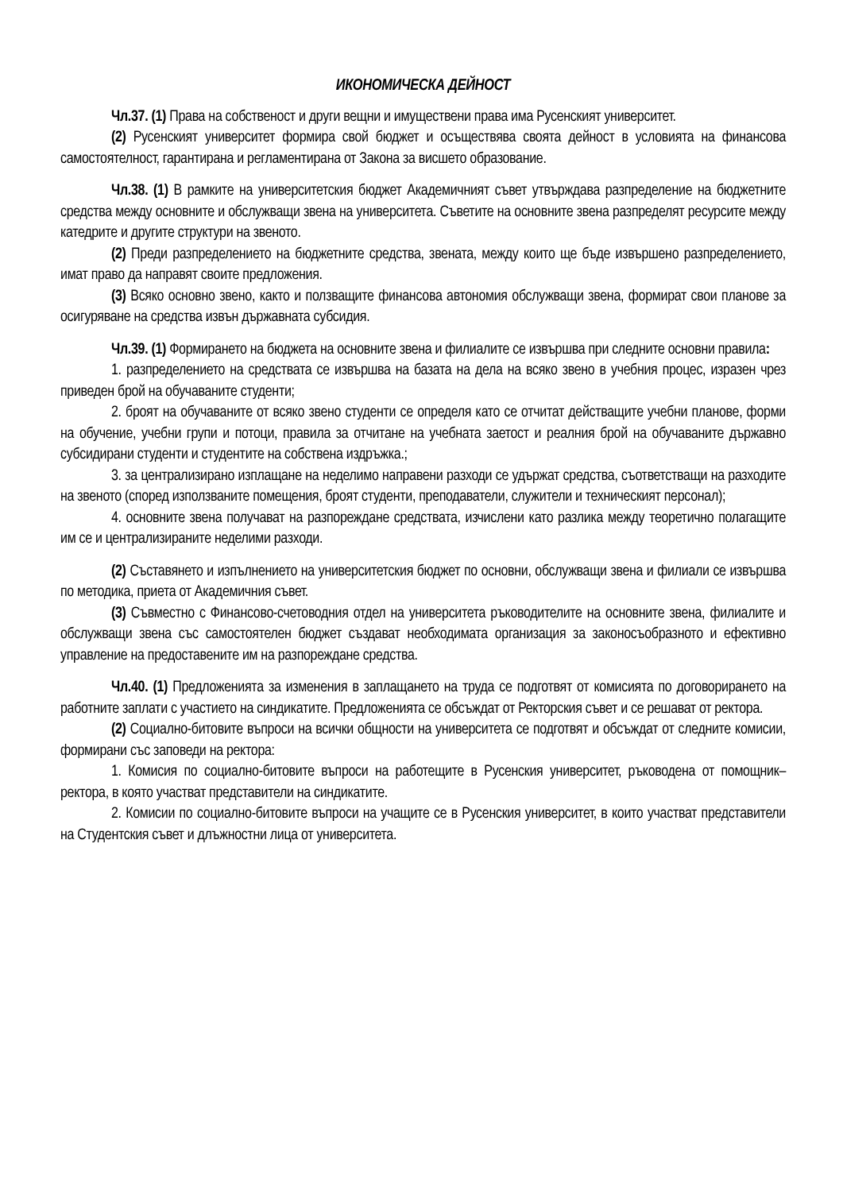ИКОНОМИЧЕСКА ДЕЙНОСТ
Чл.37. (1) Права на собственост и други вещни и имуществени права има Русенският университет.
(2) Русенският университет формира свой бюджет и осъществява своята дейност в условията на финансова самостоятелност, гарантирана и регламентирана от Закона за висшето образование.
Чл.38. (1) В рамките на университетския бюджет Академичният съвет утвърждава разпределение на бюджетните средства между основните и обслужващи звена на университета. Съветите на основните звена разпределят ресурсите между катедрите и другите структури на звеното.
(2) Преди разпределението на бюджетните средства, звената, между които ще бъде извършено разпределението, имат право да направят своите предложения.
(3) Всяко основно звено, както и ползващите финансова автономия обслужващи звена, формират свои планове за осигуряване на средства извън държавната субсидия.
Чл.39. (1) Формирането на бюджета на основните звена и филиалите се извършва при следните основни правила:
1. разпределението на средствата се извършва на базата на дела на всяко звено в учебния процес, изразен чрез приведен брой на обучаваните студенти;
2. броят на обучаваните от всяко звено студенти се определя като се отчитат действащите учебни планове, форми на обучение, учебни групи и потоци, правила за отчитане на учебната заетост и реалния брой на обучаваните държавно субсидирани студенти и студентите на собствена издръжка.;
3. за централизирано изплащане на неделимо направени разходи се удържат средства, съответстващи на разходите на звеното (според използваните помещения, броят студенти, преподаватели, служители и техническият персонал);
4. основните звена получават на разпореждане средствата, изчислени като разлика между теоретично полагащите им се и централизираните неделими разходи.
(2) Съставянето и изпълнението на университетския бюджет по основни, обслужващи звена и филиали се извършва по методика, приета от Академичния съвет.
(3) Съвместно с Финансово-счетоводния отдел на университета ръководителите на основните звена, филиалите и обслужващи звена със самостоятелен бюджет създават необходимата организация за законосъобразното и ефективно управление на предоставените им на разпореждане средства.
Чл.40. (1) Предложенията за изменения в заплащането на труда се подготвят от комисията по договорирането на работните заплати с участието на синдикатите. Предложенията се обсъждат от Ректорския съвет и се решават от ректора.
(2) Социално-битовите въпроси на всички общности на университета се подготвят и обсъждат от следните комисии, формирани със заповеди на ректора:
1. Комисия по социално-битовите въпроси на работещите в Русенския университет, ръководена от помощник–ректора, в която участват представители на синдикатите.
2. Комисии по социално-битовите въпроси на учащите се в Русенския университет, в които участват представители на Студентския съвет и длъжностни лица от университета.